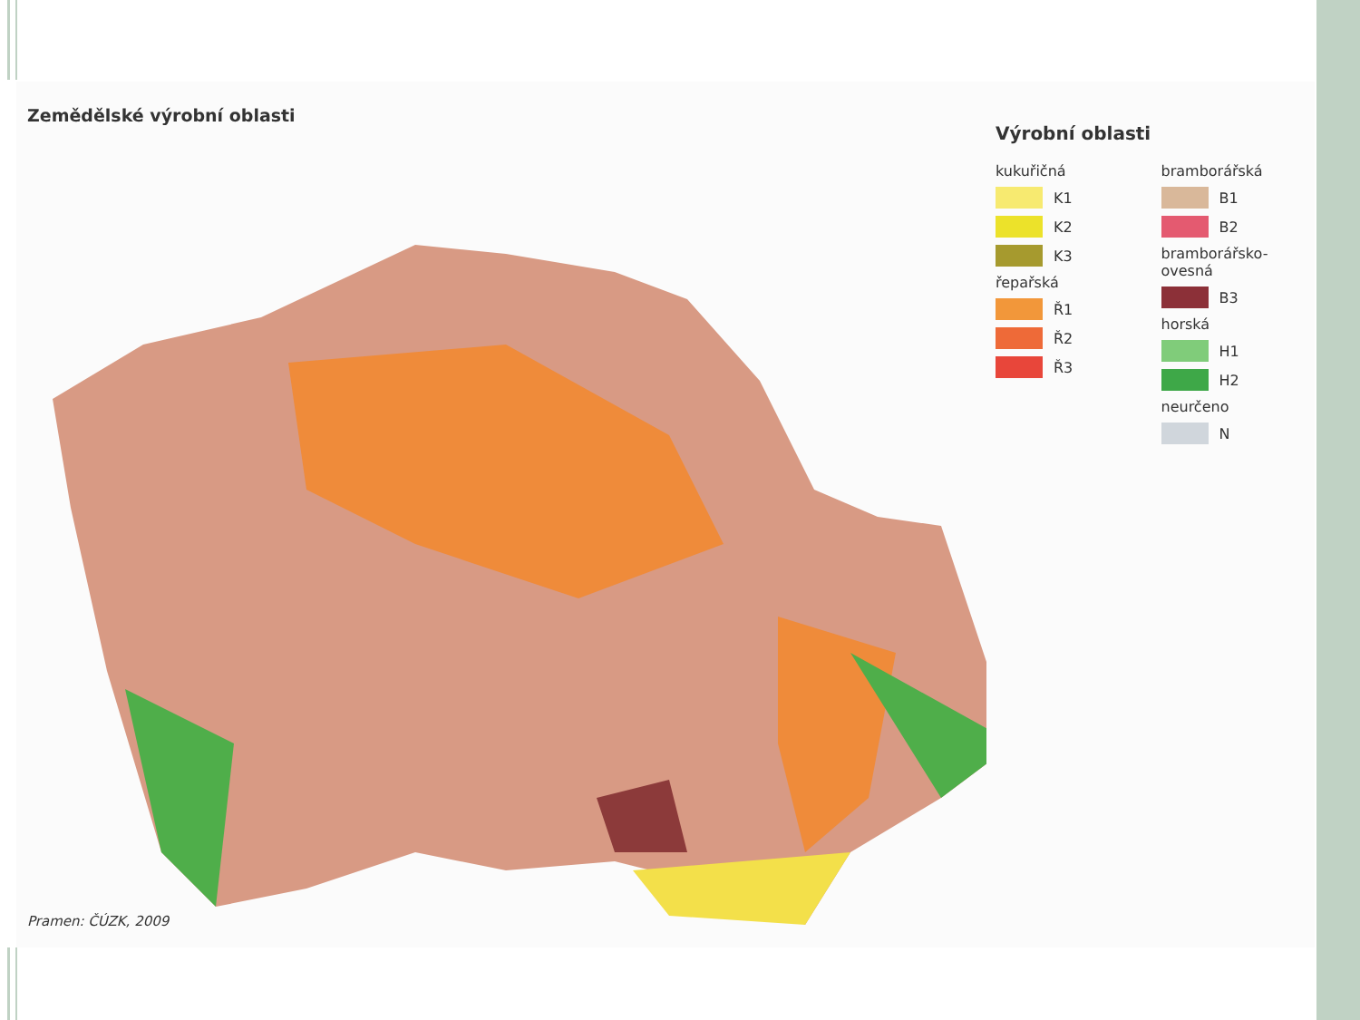Zemědělské výrobní oblasti
Výrobní oblasti
kukuřičná
K1
K2
K3
řepařská
Ř1
Ř2
Ř3
bramborářská
B1
B2
bramborářsko-ovesná
B3
horská
H1
H2
neurčeno
N
Pramen: ČÚZK, 2009